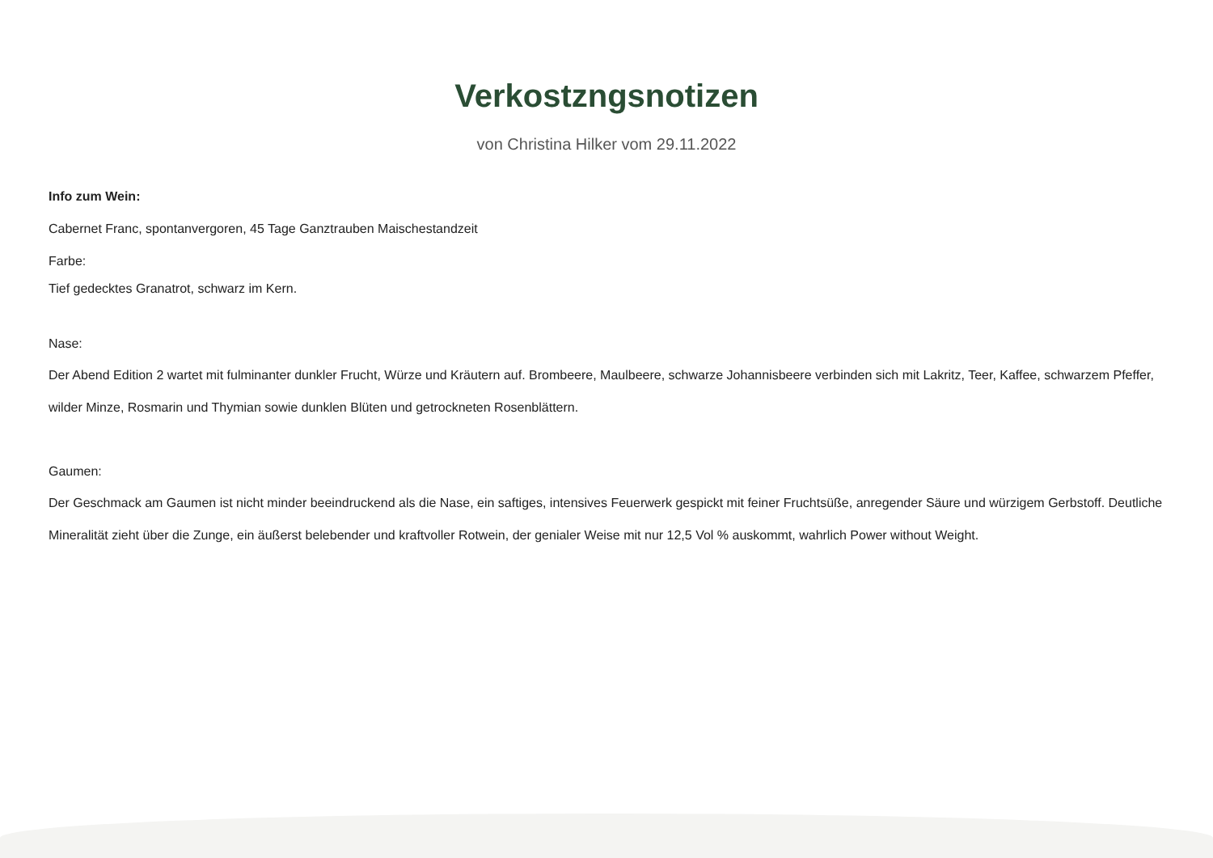Verkostzngsnotizen
von Christina Hilker vom 29.11.2022
Info zum Wein:
Cabernet Franc, spontanvergoren, 45 Tage Ganztrauben Maischestandzeit
Farbe:
Tief gedecktes Granatrot, schwarz im Kern.
Nase:
Der Abend Edition 2 wartet mit fulminanter dunkler Frucht, Würze und Kräutern auf. Brombeere, Maulbeere, schwarze Johannisbeere verbinden sich mit Lakritz, Teer, Kaffee, schwarzem Pfeffer, wilder Minze, Rosmarin und Thymian sowie dunklen Blüten und getrockneten Rosenblättern.
Gaumen:
Der Geschmack am Gaumen ist nicht minder beeindruckend als die Nase, ein saftiges, intensives Feuerwerk gespickt mit feiner Fruchtsüße, anregender Säure und würzigem Gerbstoff. Deutliche Mineralität zieht über die Zunge, ein äußerst belebender und kraftvoller Rotwein, der genialer Weise mit nur 12,5 Vol % auskommt, wahrlich Power without Weight.